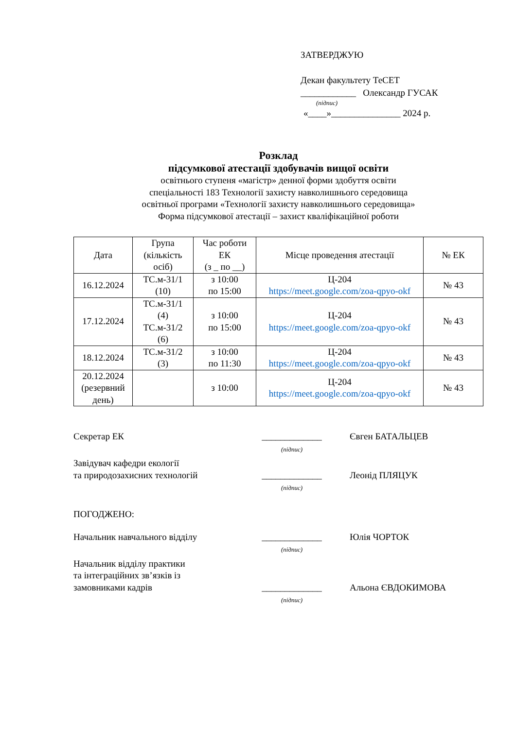ЗАТВЕРДЖУЮ
Декан факультету ТеСЕТ
____________ Олександр ГУСАК
(підпис)
«____»_______________ 2024 р.
Розклад
підсумкової атестації здобувачів вищої освіти
освітнього ступеня «магістр» денної форми здобуття освіти
спеціальності 183 Технології захисту навколишнього середовища
освітньої програми «Технології захисту навколишнього середовища»
Форма підсумкової атестації – захист кваліфікаційної роботи
| Дата | Група (кількість осіб) | Час роботи ЕК (з _ по __) | Місце проведення атестації | № ЕК |
| --- | --- | --- | --- | --- |
| 16.12.2024 | ТС.м-31/1 (10) | з 10:00 по 15:00 | Ц-204 https://meet.google.com/zoa-qpyo-okf | № 43 |
| 17.12.2024 | ТС.м-31/1 (4) ТС.м-31/2 (6) | з 10:00 по 15:00 | Ц-204 https://meet.google.com/zoa-qpyo-okf | № 43 |
| 18.12.2024 | ТС.м-31/2 (3) | з 10:00 по 11:30 | Ц-204 https://meet.google.com/zoa-qpyo-okf | № 43 |
| 20.12.2024 (резервний день) | | з 10:00 | Ц-204 https://meet.google.com/zoa-qpyo-okf | № 43 |
Секретар ЕК _____________
(підпис)
Євген БАТАЛЬЦЕВ
Завідувач кафедри екології
та природозахисних технологій
_____________
(підпис)
Леонід ПЛЯЦУК
ПОГОДЖЕНО:
Начальник навчального відділу _____________
(підпис)
Юлія ЧОРТОК
Начальник відділу практики
та інтеграційних зв’язків із
замовниками кадрів
_____________
(підпис)
Альона ЄВДОКИМОВА